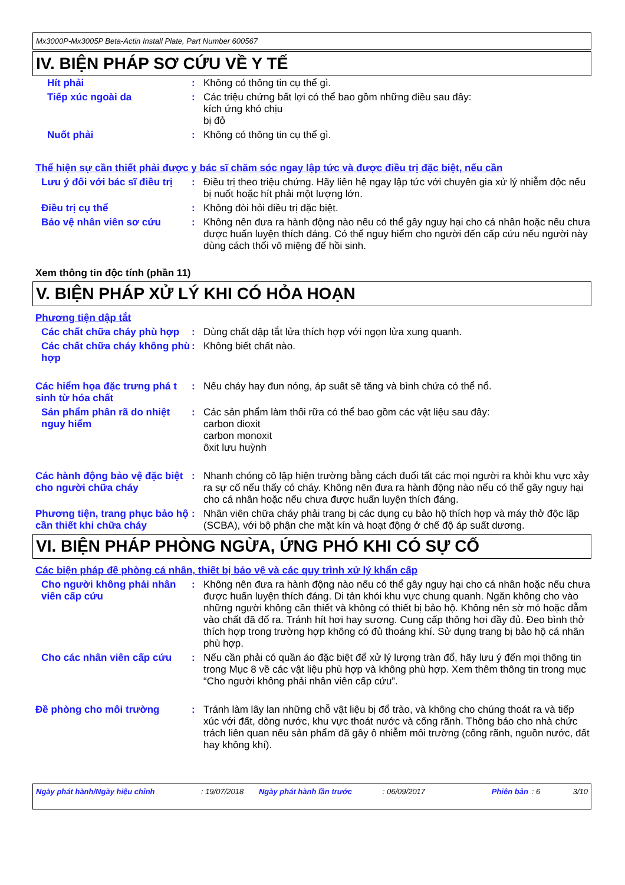Mx3000P-Mx3005P Beta-Actin Install Plate, Part Number 600567
IV. BIỆN PHÁP SƠ CỨU VỀ Y TẾ
Hít phải :
Không có thông tin cụ thể gì.
Tiếp xúc ngoài da :
Các triệu chứng bất lợi có thể bao gồm những điều sau đây:
kích ứng khó chịu
bị đỏ
Nuốt phải :
Không có thông tin cụ thể gì.
Thể hiện sự cần thiết phải được y bác sĩ chăm sóc ngay lập tức và được điều trị đặc biệt, nếu cần
Lưu ý đối với bác sĩ điều trị
:
Điều trị theo triệu chứng. Hãy liên hệ ngay lập tức với chuyên gia xử lý nhiễm độc nếu bị nuốt hoặc hít phải một lượng lớn.
Điều trị cụ thể :
Không đòi hỏi điều trị đặc biệt.
Bảo vệ nhân viên sơ cứu :
Không nên đưa ra hành động nào nếu có thể gây nguy hại cho cá nhân hoặc nếu chưa được huấn luyện thích đáng. Có thể nguy hiểm cho người đến cấp cứu nếu người này dùng cách thổi vô miệng để hồi sinh.
Xem thông tin độc tính (phần 11)
V. BIỆN PHÁP XỬ LÝ KHI CÓ HỎA HOẠN
Phương tiện dập tắt
Các chất chữa cháy phù hợp
:
Dùng chất dập tắt lửa thích hợp với ngọn lửa xung quanh.
Các chất chữa cháy không phù hợp
:
Không biết chất nào.
Các hiểm họa đặc trưng phá t sinh từ hóa chất
:
Nếu cháy hay đun nóng, áp suất sẽ tăng và bình chứa có thể nổ.
Sản phẩm phân rã do nhiệt nguy hiểm
:
Các sản phẩm làm thối rữa có thể bao gồm các vật liệu sau đây:
carbon dioxit
carbon monoxit
ôxit lưu huỳnh
Các hành động bảo vệ đặc biệt cho người chữa cháy
:
Nhanh chóng cô lập hiện trường bằng cách đuổi tất các mọi người ra khỏi khu vực xảy ra sự cố nếu thấy có cháy. Không nên đưa ra hành động nào nếu có thể gây nguy hại cho cá nhân hoặc nếu chưa được huấn luyện thích đáng.
Phương tiện, trang phục bảo hộ cần thiết khi chữa cháy
:
Nhân viên chữa cháy phải trang bị các dụng cụ bảo hộ thích hợp và máy thở độc lập (SCBA), với bộ phận che mặt kín và hoạt động ở chế độ áp suất dương.
VI. BIỆN PHÁP PHÒNG NGỪA, ỨNG PHÓ KHI CÓ SỰ CỐ
Các biện pháp đề phòng cá nhân, thiết bị bảo vệ và các quy trình xử lý khẩn cấp
Cho người không phải nhân viên cấp cứu
:
Không nên đưa ra hành động nào nếu có thể gây nguy hại cho cá nhân hoặc nếu chưa được huấn luyện thích đáng. Di tản khỏi khu vực chung quanh. Ngăn không cho vào những người không cần thiết và không có thiết bị bảo hộ. Không nên sờ mó hoặc dẫm vào chất đã đổ ra. Tránh hít hơi hay sương. Cung cấp thông hơi đầy đủ. Đeo bình thở thích hợp trong trường hợp không có đủ thoáng khí. Sử dụng trang bị bảo hộ cá nhân phù hợp.
Cho các nhân viên cấp cứu :
Nếu cần phải có quần áo đặc biệt để xử lý lượng tràn đổ, hãy lưu ý đến mọi thông tin trong Mục 8 về các vật liệu phù hợp và không phù hợp. Xem thêm thông tin trong mục “Cho người không phải nhân viên cấp cứu”.
Đề phòng cho môi trường :
Tránh làm lây lan những chỗ vật liệu bị đổ trào, và không cho chúng thoát ra và tiếp xúc với đất, dòng nước, khu vực thoát nước và cống rãnh. Thông báo cho nhà chức trách liên quan nếu sản phẩm đã gây ô nhiễm môi trường (cống rãnh, nguồn nước, đất hay không khí).
Ngày phát hành/Ngày hiệu chỉnh: 19/07/2018 Ngày phát hành lần trước: 06/09/2017 Phiên bản: 6 3/10